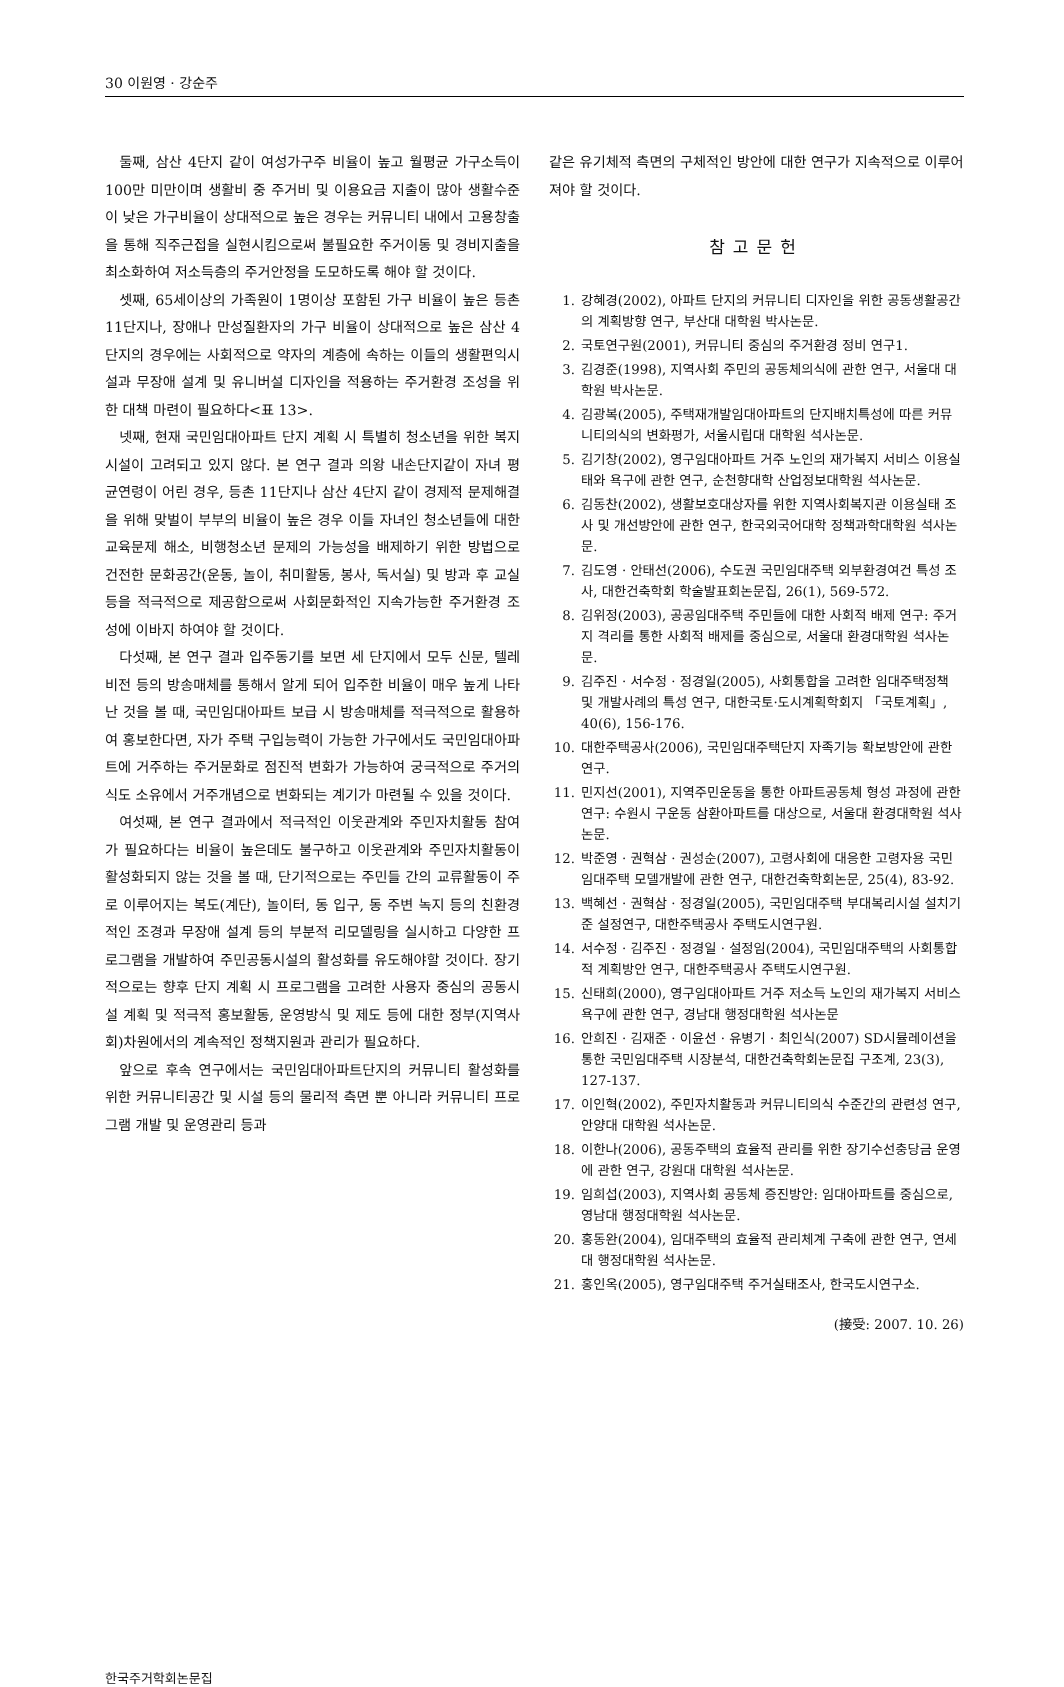30 이원영 · 강순주
둘째, 삼산 4단지 같이 여성가구주 비율이 높고 월평균 가구소득이 100만 미만이며 생활비 중 주거비 및 이용요금 지출이 많아 생활수준이 낮은 가구비율이 상대적으로 높은 경우는 커뮤니티 내에서 고용창출을 통해 직주근접을 실현시킴으로써 불필요한 주거이동 및 경비지출을 최소화하여 저소득층의 주거안정을 도모하도록 해야 할 것이다.
셋째, 65세이상의 가족원이 1명이상 포함된 가구 비율이 높은 등촌 11단지나, 장애나 만성질환자의 가구 비율이 상대적으로 높은 삼산 4단지의 경우에는 사회적으로 약자의 계층에 속하는 이들의 생활편익시설과 무장애 설계 및 유니버설 디자인을 적용하는 주거환경 조성을 위한 대책 마련이 필요하다<표 13>.
넷째, 현재 국민임대아파트 단지 계획 시 특별히 청소년을 위한 복지시설이 고려되고 있지 않다. 본 연구 결과 의왕 내손단지같이 자녀 평균연령이 어린 경우, 등촌 11단지나 삼산 4단지 같이 경제적 문제해결을 위해 맞벌이 부부의 비율이 높은 경우 이들 자녀인 청소년들에 대한 교육문제 해소, 비행청소년 문제의 가능성을 배제하기 위한 방법으로 건전한 문화공간(운동, 놀이, 취미활동, 봉사, 독서실) 및 방과 후 교실 등을 적극적으로 제공함으로써 사회문화적인 지속가능한 주거환경 조성에 이바지 하여야 할 것이다.
다섯째, 본 연구 결과 입주동기를 보면 세 단지에서 모두 신문, 텔레비전 등의 방송매체를 통해서 알게 되어 입주한 비율이 매우 높게 나타난 것을 볼 때, 국민임대아파트 보급 시 방송매체를 적극적으로 활용하여 홍보한다면, 자가 주택 구입능력이 가능한 가구에서도 국민임대아파트에 거주하는 주거문화로 점진적 변화가 가능하여 궁극적으로 주거의식도 소유에서 거주개념으로 변화되는 계기가 마련될 수 있을 것이다.
여섯째, 본 연구 결과에서 적극적인 이웃관계와 주민자치활동 참여가 필요하다는 비율이 높은데도 불구하고 이웃관계와 주민자치활동이 활성화되지 않는 것을 볼 때, 단기적으로는 주민들 간의 교류활동이 주로 이루어지는 복도(계단), 놀이터, 동 입구, 동 주변 녹지 등의 친환경적인 조경과 무장애 설계 등의 부분적 리모델링을 실시하고 다양한 프로그램을 개발하여 주민공동시설의 활성화를 유도해야할 것이다. 장기적으로는 향후 단지 계획 시 프로그램을 고려한 사용자 중심의 공동시설 계획 및 적극적 홍보활동, 운영방식 및 제도 등에 대한 정부(지역사회)차원에서의 계속적인 정책지원과 관리가 필요하다.
앞으로 후속 연구에서는 국민임대아파트단지의 커뮤니티 활성화를 위한 커뮤니티공간 및 시설 등의 물리적 측면 뿐 아니라 커뮤니티 프로그램 개발 및 운영관리 등과
같은 유기체적 측면의 구체적인 방안에 대한 연구가 지속적으로 이루어져야 할 것이다.
참고문헌
1. 강혜경(2002), 아파트 단지의 커뮤니티 디자인을 위한 공동생활공간의 계획방향 연구, 부산대 대학원 박사논문.
2. 국토연구원(2001), 커뮤니티 중심의 주거환경 정비 연구1.
3. 김경준(1998), 지역사회 주민의 공동체의식에 관한 연구, 서울대 대학원 박사논문.
4. 김광복(2005), 주택재개발임대아파트의 단지배치특성에 따른 커뮤니티의식의 변화평가, 서울시립대 대학원 석사논문.
5. 김기창(2002), 영구임대아파트 거주 노인의 재가복지 서비스 이용실태와 욕구에 관한 연구, 순천향대학 산업정보대학원 석사논문.
6. 김동찬(2002), 생활보호대상자를 위한 지역사회복지관 이용실태 조사 및 개선방안에 관한 연구, 한국외국어대학 정책과학대학원 석사논문.
7. 김도영 · 안태선(2006), 수도권 국민임대주택 외부환경여건 특성 조사, 대한건축학회 학술발표회논문집, 26(1), 569-572.
8. 김위정(2003), 공공임대주택 주민들에 대한 사회적 배제 연구: 주거지 격리를 통한 사회적 배제를 중심으로, 서울대 환경대학원 석사논문.
9. 김주진 · 서수정 · 정경일(2005), 사회통합을 고려한 임대주택정책 및 개발사례의 특성 연구, 대한국토·도시계획학회지 「국토계획」, 40(6), 156-176.
10. 대한주택공사(2006), 국민임대주택단지 자족기능 확보방안에 관한 연구.
11. 민지선(2001), 지역주민운동을 통한 아파트공동체 형성 과정에 관한 연구: 수원시 구운동 삼환아파트를 대상으로, 서울대 환경대학원 석사논문.
12. 박준영 · 권혁삼 · 권성순(2007), 고령사회에 대응한 고령자용 국민임대주택 모델개발에 관한 연구, 대한건축학회논문, 25(4), 83-92.
13. 백혜선 · 권혁삼 · 정경일(2005), 국민임대주택 부대복리시설 설치기준 설정연구, 대한주택공사 주택도시연구원.
14. 서수정 · 김주진 · 정경일 · 설정임(2004), 국민임대주택의 사회통합적 계획방안 연구, 대한주택공사 주택도시연구원.
15. 신태희(2000), 영구임대아파트 거주 저소득 노인의 재가복지 서비스 욕구에 관한 연구, 경남대 행정대학원 석사논문
16. 안희진 · 김재준 · 이윤선 · 유병기 · 최인식(2007) SD시뮬레이션을 통한 국민임대주택 시장분석, 대한건축학회논문집 구조계, 23(3), 127-137.
17. 이인혁(2002), 주민자치활동과 커뮤니티의식 수준간의 관련성 연구, 안양대 대학원 석사논문.
18. 이한나(2006), 공동주택의 효율적 관리를 위한 장기수선충당금 운영에 관한 연구, 강원대 대학원 석사논문.
19. 임희섭(2003), 지역사회 공동체 증진방안: 임대아파트를 중심으로, 영남대 행정대학원 석사논문.
20. 홍동완(2004), 임대주택의 효율적 관리체계 구축에 관한 연구, 연세대 행정대학원 석사논문.
21. 홍인옥(2005), 영구임대주택 주거실태조사, 한국도시연구소.
(接受: 2007. 10. 26)
한국주거학회논문집